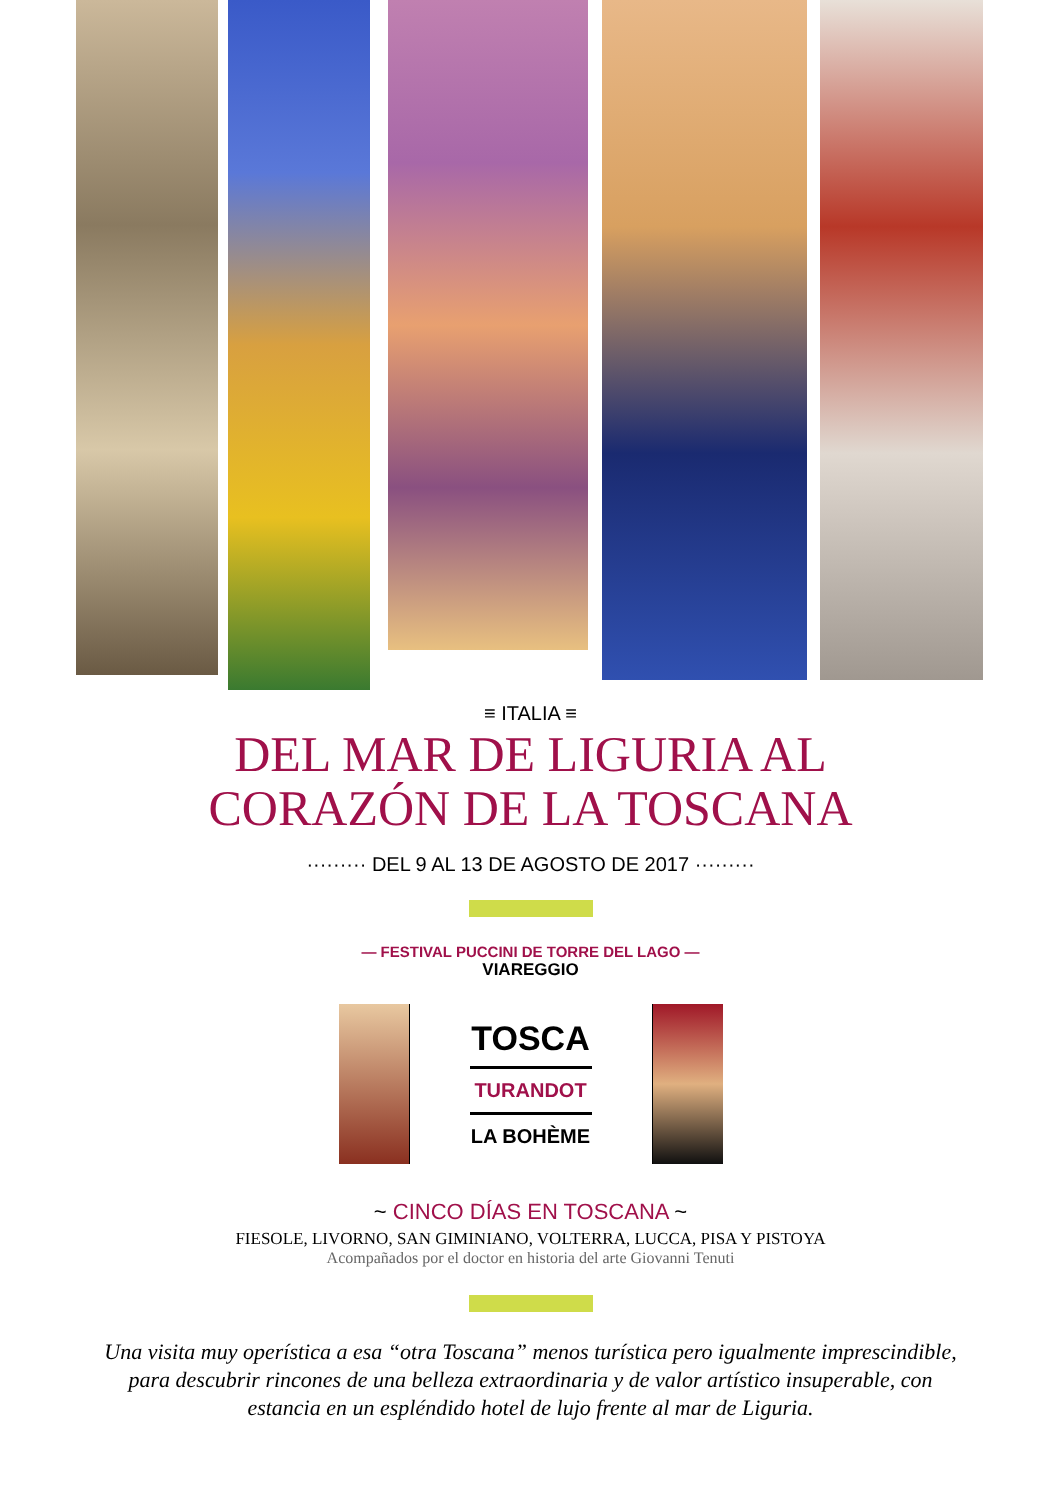≡ ITALIA ≡
DEL MAR DE LIGURIA AL
CORAZÓN DE LA TOSCANA
········· DEL 9 AL 13 DE AGOSTO DE 2017 ·········
— FESTIVAL PUCCINI DE TORRE DEL LAGO —
VIAREGGIO
TOSCA
TURANDOT
LA BOHÈME
~ CINCO DÍAS EN TOSCANA ~
FIESOLE, LIVORNO, SAN GIMINIANO, VOLTERRA, LUCCA, PISA Y PISTOYA
Acompañados por el doctor en historia del arte Giovanni Tenuti
Una visita muy operística a esa “otra Toscana” menos turística pero igualmente imprescindible, para descubrir rincones de una belleza extraordinaria y de valor artístico insuperable, con estancia en un espléndido hotel de lujo frente al mar de Liguria.